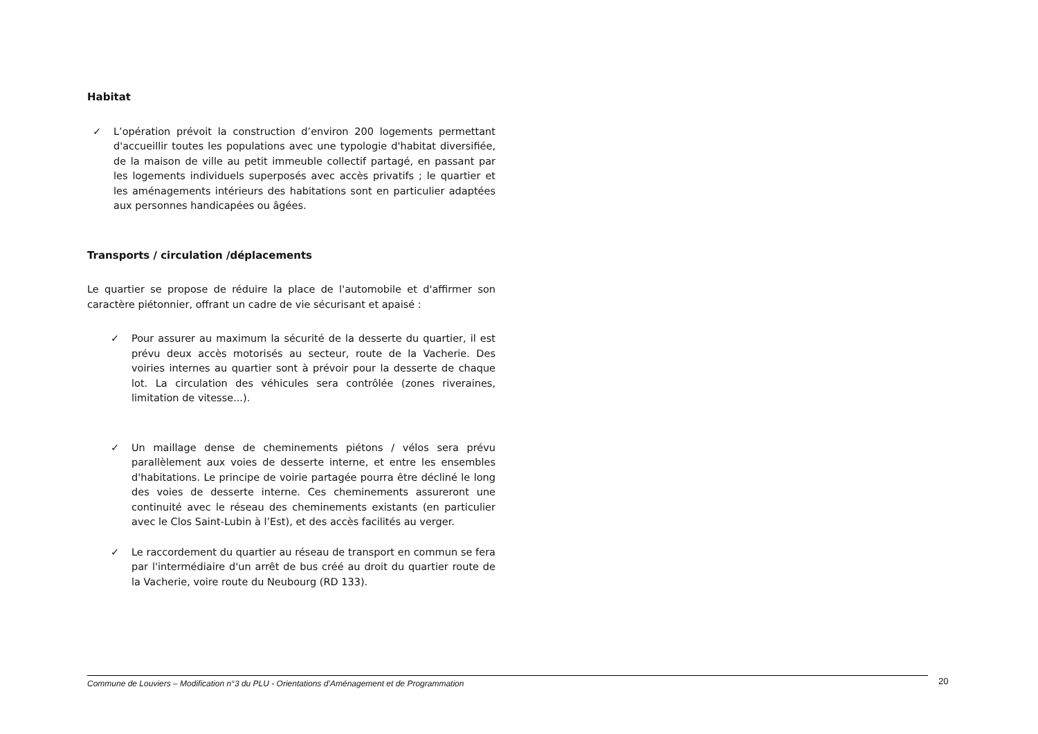Habitat
✓ L’opération prévoit la construction d’environ 200 logements permettant d'accueillir toutes les populations avec une typologie d'habitat diversifiée, de la maison de ville au petit immeuble collectif partagé, en passant par les logements individuels superposés avec accès privatifs ; le quartier et les aménagements intérieurs des habitations sont en particulier adaptées aux personnes handicapées ou âgées.
Transports / circulation /déplacements
Le quartier se propose de réduire la place de l'automobile et d'affirmer son caractère piétonnier, offrant un cadre de vie sécurisant et apaisé :
✓ Pour assurer au maximum la sécurité de la desserte du quartier, il est prévu deux accès motorisés au secteur, route de la Vacherie. Des voiries internes au quartier sont à prévoir pour la desserte de chaque lot. La circulation des véhicules sera contrôlée (zones riveraines, limitation de vitesse...).
✓ Un maillage dense de cheminements piétons / vélos sera prévu parallèlement aux voies de desserte interne, et entre les ensembles d'habitations. Le principe de voirie partagée pourra être décliné le long des voies de desserte interne. Ces cheminements assureront une continuité avec le réseau des cheminements existants (en particulier avec le Clos Saint-Lubin à l’Est), et des accès facilités au verger.
✓ Le raccordement du quartier au réseau de transport en commun se fera par l'intermédiaire d'un arrêt de bus créé au droit du quartier route de la Vacherie, voire route du Neubourg (RD 133).
Commune de Louviers – Modification n°3 du PLU - Orientations d’Aménagement et de Programmation 20